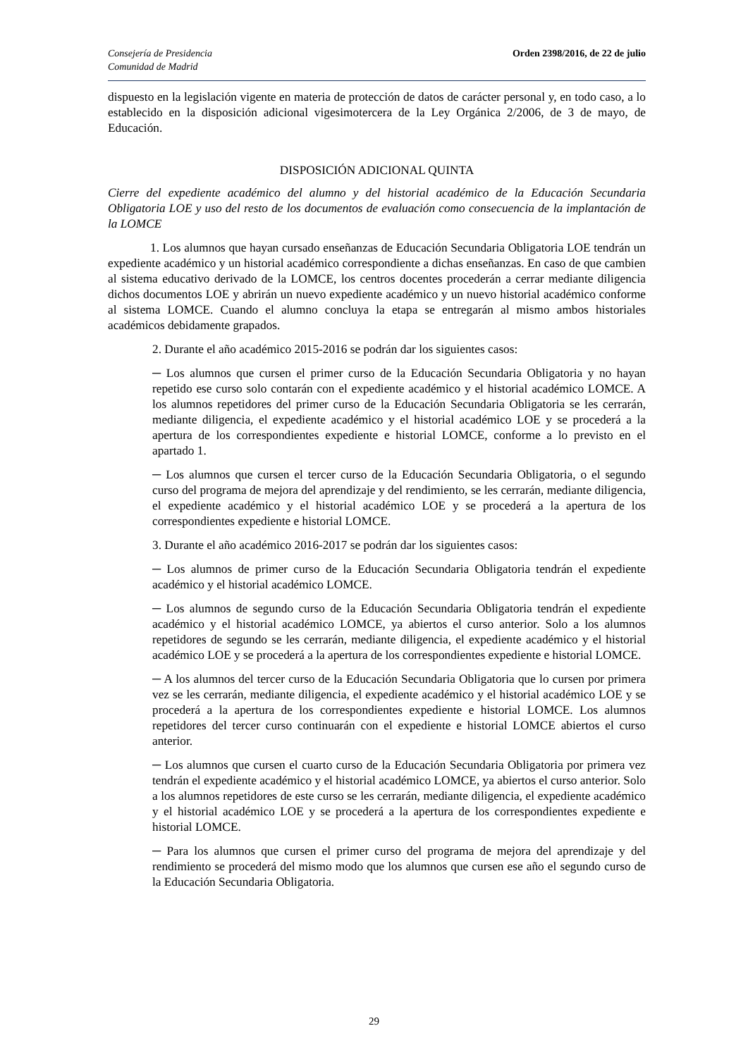Consejería de Presidencia
Comunidad de Madrid
Orden 2398/2016, de 22 de julio
dispuesto en la legislación vigente en materia de protección de datos de carácter personal y, en todo caso, a lo establecido en la disposición adicional vigesimotercera de la Ley Orgánica 2/2006, de 3 de mayo, de Educación.
DISPOSICIÓN ADICIONAL QUINTA
Cierre del expediente académico del alumno y del historial académico de la Educación Secundaria Obligatoria LOE y uso del resto de los documentos de evaluación como consecuencia de la implantación de la LOMCE
1. Los alumnos que hayan cursado enseñanzas de Educación Secundaria Obligatoria LOE tendrán un expediente académico y un historial académico correspondiente a dichas enseñanzas. En caso de que cambien al sistema educativo derivado de la LOMCE, los centros docentes procederán a cerrar mediante diligencia dichos documentos LOE y abrirán un nuevo expediente académico y un nuevo historial académico conforme al sistema LOMCE. Cuando el alumno concluya la etapa se entregarán al mismo ambos historiales académicos debidamente grapados.
2. Durante el año académico 2015-2016 se podrán dar los siguientes casos:
─ Los alumnos que cursen el primer curso de la Educación Secundaria Obligatoria y no hayan repetido ese curso solo contarán con el expediente académico y el historial académico LOMCE. A los alumnos repetidores del primer curso de la Educación Secundaria Obligatoria se les cerrarán, mediante diligencia, el expediente académico y el historial académico LOE y se procederá a la apertura de los correspondientes expediente e historial LOMCE, conforme a lo previsto en el apartado 1.
─ Los alumnos que cursen el tercer curso de la Educación Secundaria Obligatoria, o el segundo curso del programa de mejora del aprendizaje y del rendimiento, se les cerrarán, mediante diligencia, el expediente académico y el historial académico LOE y se procederá a la apertura de los correspondientes expediente e historial LOMCE.
3. Durante el año académico 2016-2017 se podrán dar los siguientes casos:
─ Los alumnos de primer curso de la Educación Secundaria Obligatoria tendrán el expediente académico y el historial académico LOMCE.
─ Los alumnos de segundo curso de la Educación Secundaria Obligatoria tendrán el expediente académico y el historial académico LOMCE, ya abiertos el curso anterior. Solo a los alumnos repetidores de segundo se les cerrarán, mediante diligencia, el expediente académico y el historial académico LOE y se procederá a la apertura de los correspondientes expediente e historial LOMCE.
─ A los alumnos del tercer curso de la Educación Secundaria Obligatoria que lo cursen por primera vez se les cerrarán, mediante diligencia, el expediente académico y el historial académico LOE y se procederá a la apertura de los correspondientes expediente e historial LOMCE. Los alumnos repetidores del tercer curso continuarán con el expediente e historial LOMCE abiertos el curso anterior.
─ Los alumnos que cursen el cuarto curso de la Educación Secundaria Obligatoria por primera vez tendrán el expediente académico y el historial académico LOMCE, ya abiertos el curso anterior. Solo a los alumnos repetidores de este curso se les cerrarán, mediante diligencia, el expediente académico y el historial académico LOE y se procederá a la apertura de los correspondientes expediente e historial LOMCE.
─ Para los alumnos que cursen el primer curso del programa de mejora del aprendizaje y del rendimiento se procederá del mismo modo que los alumnos que cursen ese año el segundo curso de la Educación Secundaria Obligatoria.
29